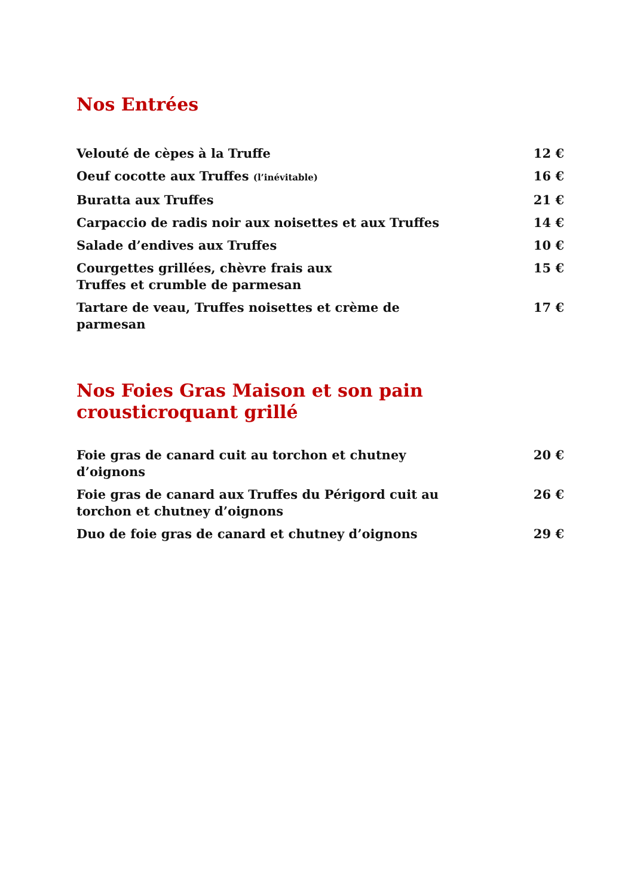Nos Entrées
Velouté de cèpes à la Truffe 12 €
Oeuf cocotte aux Truffes (l’inévitable)
16 €
Buratta aux Truffes 21 €
Carpaccio de radis noir aux noisettes et aux Truffes 14 €
Salade d’endives aux Truffes 10 €
Courgettes grillées, chèvre frais aux
Truffes et crumble de parmesan
15 €
Tartare de veau, Truffes noisettes et crème de
parmesan
17 €
Nos Foies Gras Maison et son pain
crousticroquant grillé
Foie gras de canard cuit au torchon et chutney
d’oignons
20 €
Foie gras de canard aux Truffes du Périgord cuit au
torchon et chutney d’oignons
26 €
Duo de foie gras de canard et chutney d’oignons 29 €